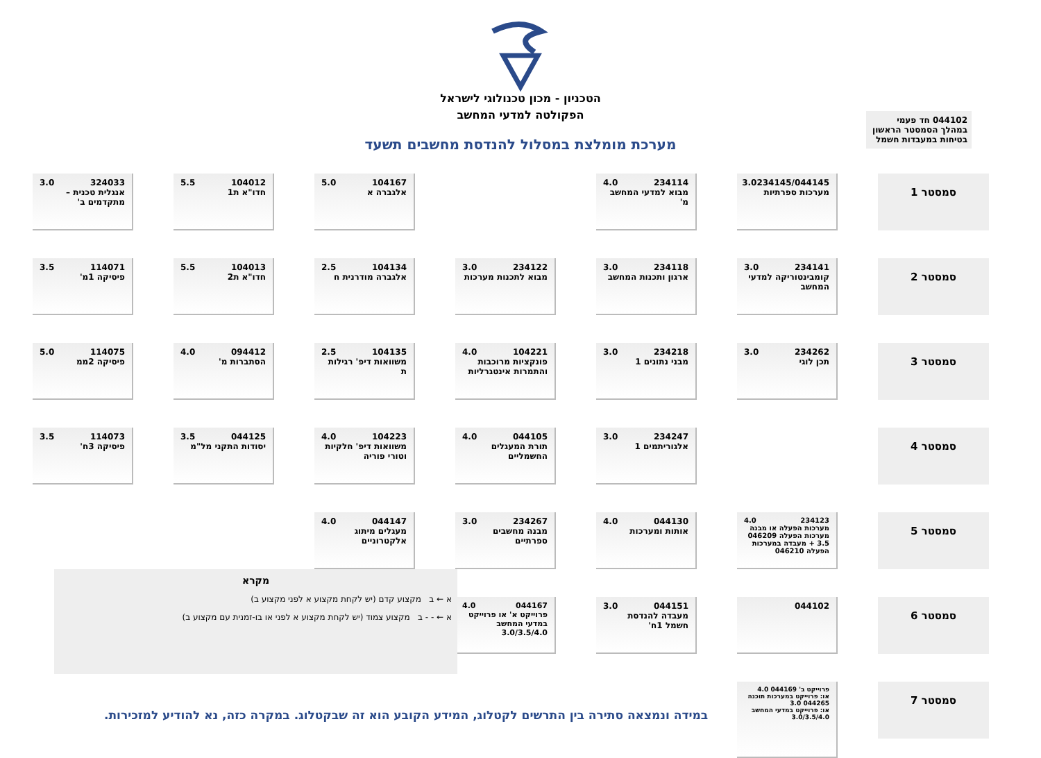הטכניון - מכון טכנולוגי לישראל
הפקולטה למדעי המחשב
מערכת מומלצת במסלול להנדסת מחשבים תשעד
044102 חד פעמי במהלך הסמסטר הראשון
בטיחות במעבדות חשמל
סמסטר 1
234145/044145 3.0
מערכות ספרתיות
234114 4.0
מבוא למדעי המחשב מ'
104167 5.0
אלגברה א
104012 5.5
חדו"א ת1
324033 3.0
אנגלית טכנית – מתקדמים ב'
סמסטר 2
234141 3.0
קומבינטוריקה למדעי המחשב
234118 3.0
ארגון ותכנות המחשב
234122 3.0
מבוא לתכנות מערכות
104134 2.5
אלגברה מודרנית ח
104013 5.5
חדו"א ת2
114071 3.5
פיסיקה 1מ'
סמסטר 3
234262 3.0
תכן לוגי
234218 3.0
מבני נתונים 1
104221 4.0
פונקציות מרוכבות והתמרות אינטגרליות
104135 2.5
משוואות דיפ' רגילות ת
094412 4.0
הסתברות מ'
114075 5.0
פיסיקה 2ממ
סמסטר 4
234247 3.0
אלגוריתמים 1
044105 4.0
תורת המעגלים החשמליים
104223 4.0
משוואות דיפ' חלקיות וטורי פוריה
044125 3.5
יסודות התקני מל"מ
114073 3.5
פיסיקה 3ח'
סמסטר 5
234123 4.0
מערכות הפעלה או מבנה מערכות הפעלה 046209 3.5 + מעבדה במערכות הפעלה 046210
044130 4.0
אותות ומערכות
234267 3.0
מבנה מחשבים ספרתיים
044147 4.0
מעגלים מיתוג אלקטרוניים
סמסטר 6
044102
044151 3.0
מעבדה להנדסת חשמל 1ח'
044167 4.0
פרוייקט א' או פרוייקט במדעי המחשב 3.0/3.5/4.0
סמסטר 7
פרוייקט ב' 044169 4.0
או: פרוייקט במערכות תוכנה 044265 3.0
או: פרוייקט במדעי המחשב 3.0/3.5/4.0
מקרא
א ← ב מקצוע קדם (יש לקחת מקצוע א לפני מקצוע ב)
א ← - - ב מקצוע צמוד (יש לקחת מקצוע א לפני או בו-זמנית עם מקצוע ב)
במידה ונמצאה סתירה בין התרשים לקטלוג, המידע הקובע הוא זה שבקטלוג. במקרה כזה, נא להודיע למזכירות.